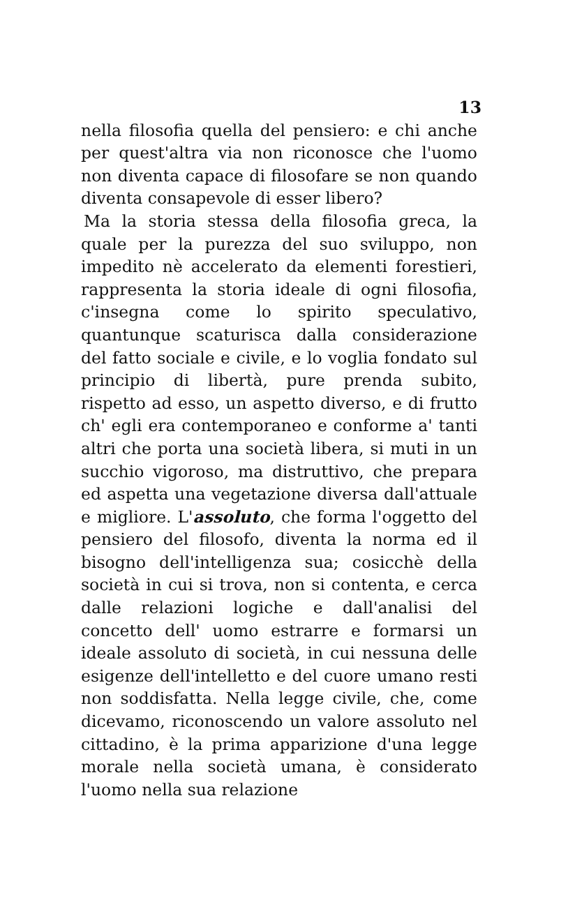13
nella filosofia quella del pensiero: e chi anche per quest'altra via non riconosce che l'uomo non diventa capace di filosofare se non quando diventa consapevole di esser libero?
Ma la storia stessa della filosofia greca, la quale per la purezza del suo sviluppo, non impedito nè accelerato da elementi forestieri, rappresenta la storia ideale di ogni filosofia, c'insegna come lo spirito speculativo, quantunque scaturisca dalla considerazione del fatto sociale e civile, e lo voglia fondato sul principio di libertà, pure prenda subito, rispetto ad esso, un aspetto diverso, e di frutto ch' egli era contemporaneo e conforme a' tanti altri che porta una società libera, si muti in un succhio vigoroso, ma distruttivo, che prepara ed aspetta una vegetazione diversa dall'attuale e migliore. L'assoluto, che forma l'oggetto del pensiero del filosofo, diventa la norma ed il bisogno dell'intelligenza sua; cosicchè della società in cui si trova, non si contenta, e cerca dalle relazioni logiche e dall'analisi del concetto dell' uomo estrarre e formarsi un ideale assoluto di società, in cui nessuna delle esigenze dell'intelletto e del cuore umano resti non soddisfatta. Nella legge civile, che, come dicevamo, riconoscendo un valore assoluto nel cittadino, è la prima apparizione d'una legge morale nella società umana, è considerato l'uomo nella sua relazione